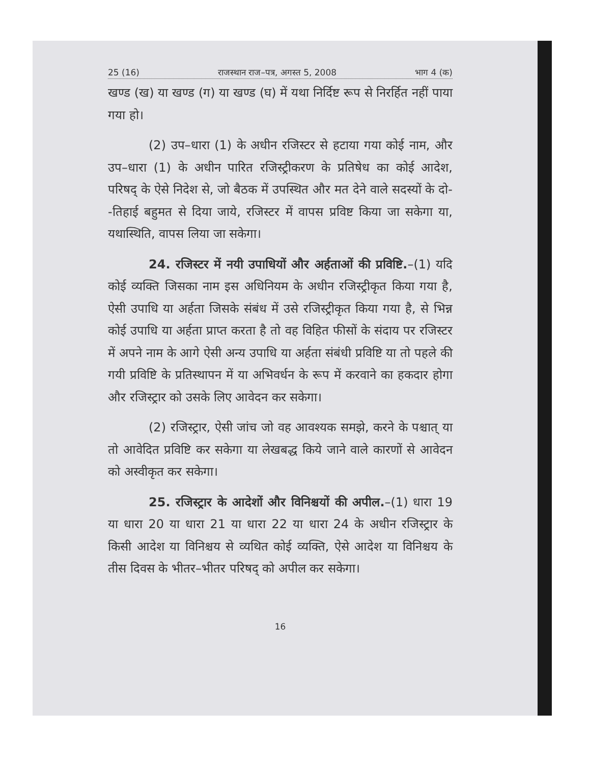25 (16) राजस्थान राज–पत्र, अगस्त 5, 2008 भाग 4 (क)
खण्ड (ख) या खण्ड (ग) या खण्ड (घ) में यथा निर्दिष्ट रूप से निरर्हित नहीं पाया गया हो।
(2) उप–धारा (1) के अधीन रजिस्टर से हटाया गया कोई नाम, और उप–धारा (1) के अधीन पारित रजिस्ट्रीकरण के प्रतिषेध का कोई आदेश, परिषद् के ऐसे निदेश से, जो बैठक में उपस्थित और मत देने वाले सदस्यों के दो--तिहाई बहुमत से दिया जाये, रजिस्टर में वापस प्रविष्ट किया जा सकेगा या, यथास्थिति, वापस लिया जा सकेगा।
24. रजिस्टर में नयी उपाधियों और अर्हताओं की प्रविष्टि.–(1) यदि कोई व्यक्ति जिसका नाम इस अधिनियम के अधीन रजिस्ट्रीकृत किया गया है, ऐसी उपाधि या अर्हता जिसके संबंध में उसे रजिस्ट्रीकृत किया गया है, से भिन्न कोई उपाधि या अर्हता प्राप्त करता है तो वह विहित फीसों के संदाय पर रजिस्टर में अपने नाम के आगे ऐसी अन्य उपाधि या अर्हता संबंधी प्रविष्टि या तो पहले की गयी प्रविष्टि के प्रतिस्थापन में या अभिवर्धन के रूप में करवाने का हकदार होगा और रजिस्ट्रार को उसके लिए आवेदन कर सकेगा।
(2) रजिस्ट्रार, ऐसी जांच जो वह आवश्यक समझे, करने के पश्चात् या तो आवेदित प्रविष्टि कर सकेगा या लेखबद्ध किये जाने वाले कारणों से आवेदन को अस्वीकृत कर सकेगा।
25. रजिस्ट्रार के आदेशों और विनिश्चयों की अपील.–(1) धारा 19 या धारा 20 या धारा 21 या धारा 22 या धारा 24 के अधीन रजिस्ट्रार के किसी आदेश या विनिश्चय से व्यथित कोई व्यक्ति, ऐसे आदेश या विनिश्चय के तीस दिवस के भीतर–भीतर परिषद् को अपील कर सकेगा।
16